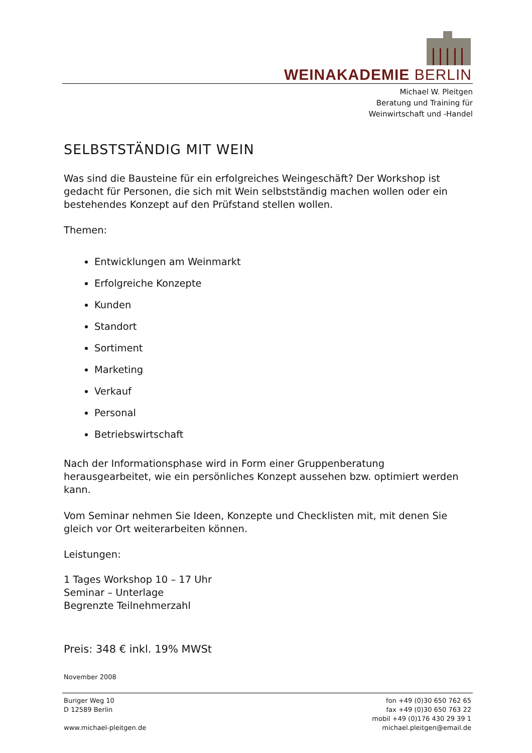WEINAKADEMIE BERLIN
Michael W. Pleitgen
Beratung und Training für
Weinwirtschaft und -Handel
SELBSTSTÄNDIG MIT WEIN
Was sind die Bausteine für ein erfolgreiches Weingeschäft? Der Workshop ist gedacht für Personen, die sich mit Wein selbstständig machen wollen oder ein bestehendes Konzept auf den Prüfstand stellen wollen.
Themen:
Entwicklungen am Weinmarkt
Erfolgreiche Konzepte
Kunden
Standort
Sortiment
Marketing
Verkauf
Personal
Betriebswirtschaft
Nach der Informationsphase wird in Form einer Gruppenberatung herausgearbeitet, wie ein persönliches Konzept aussehen bzw. optimiert werden kann.
Vom Seminar nehmen Sie Ideen, Konzepte und Checklisten mit, mit denen Sie gleich vor Ort weiterarbeiten können.
Leistungen:
1 Tages Workshop 10 – 17 Uhr
Seminar – Unterlage
Begrenzte Teilnehmerzahl
Preis: 348 € inkl. 19% MWSt
November 2008
Buriger Weg 10
D 12589 Berlin
www.michael-pleitgen.de
fon +49 (0)30 650 762 65
fax +49 (0)30 650 763 22
mobil +49 (0)176 430 29 39 1
michael.pleitgen@email.de